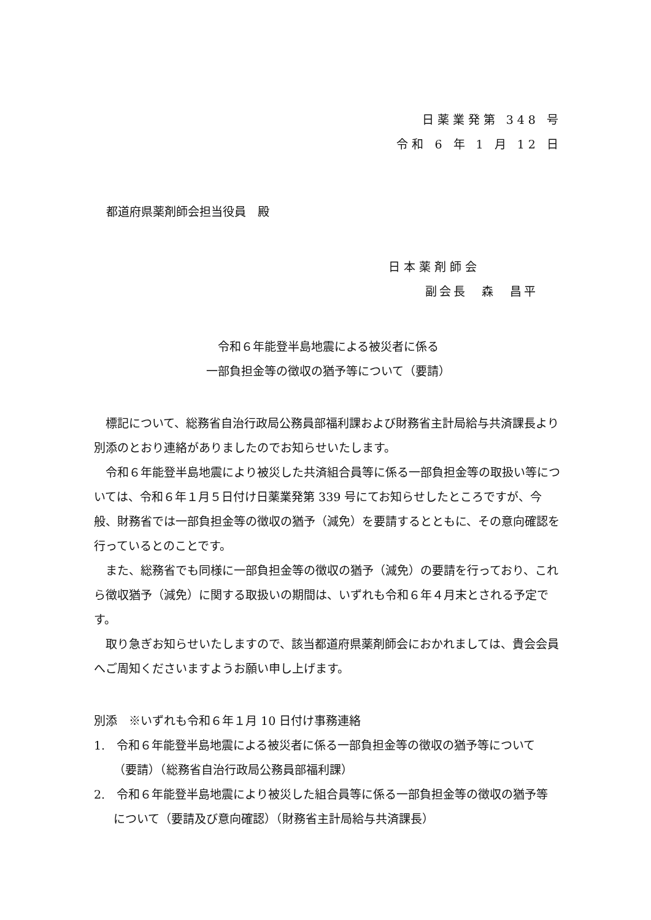日薬業発第 348 号
令和 6 年 1 月 12 日
都道府県薬剤師会担当役員　殿
日本薬剤師会
副会長　森　昌平
令和６年能登半島地震による被災者に係る
一部負担金等の徴収の猶予等について（要請）
標記について、総務省自治行政局公務員部福利課および財務省主計局給与共済課長より別添のとおり連絡がありましたのでお知らせいたします。
令和６年能登半島地震により被災した共済組合員等に係る一部負担金等の取扱い等については、令和６年１月５日付け日薬業発第 339 号にてお知らせしたところですが、今般、財務省では一部負担金等の徴収の猶予（減免）を要請するとともに、その意向確認を行っているとのことです。
また、総務省でも同様に一部負担金等の徴収の猶予（減免）の要請を行っており、これら徴収猶予（減免）に関する取扱いの期間は、いずれも令和６年４月末とされる予定です。
取り急ぎお知らせいたしますので、該当都道府県薬剤師会におかれましては、貴会会員へご周知くださいますようお願い申し上げます。
別添　※いずれも令和６年１月 10 日付け事務連絡
1.　令和６年能登半島地震による被災者に係る一部負担金等の徴収の猶予等について（要請）（総務省自治行政局公務員部福利課）
2.　令和６年能登半島地震により被災した組合員等に係る一部負担金等の徴収の猶予等について（要請及び意向確認）（財務省主計局給与共済課長）